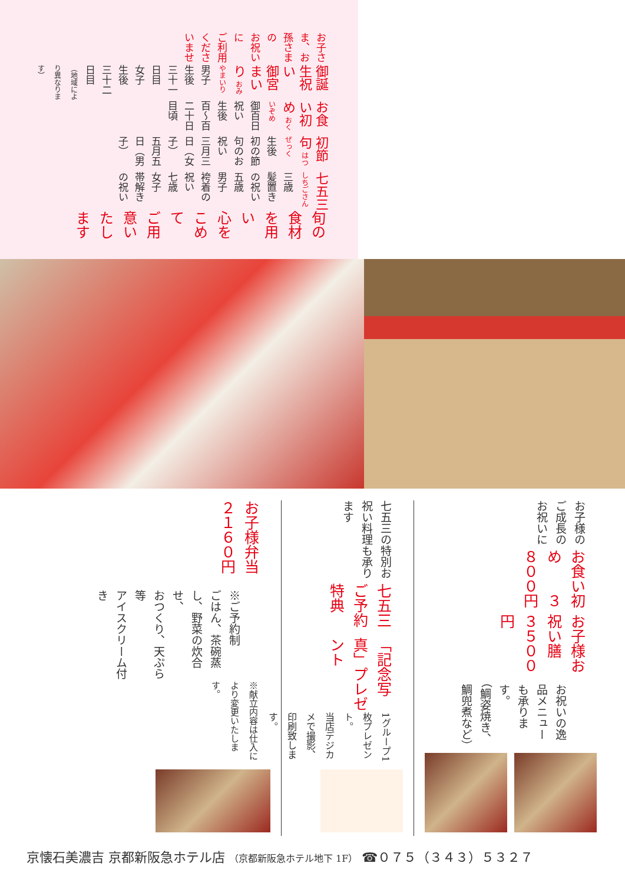お子さま、お孫さまの
お祝いに
ご利用くださいませ
御誕生祝い
御宮まいり おみやまいり
男子　生後　三十一日目
女子　生後　三十二日目
（地域により異なります）
お食い初め おくいぞめ
御百日祝い
生後　百〜百二十日目頃
初節句 はつぜっく
生後　初の節句のお祝い
三月三日（女子）
五月五日（男子）
七五三 しちごさん
三歳　髪置きの祝い
五歳　男子　袴着の祝い
七歳　女子　帯解きの祝い
旬の食材を用い
心をこめて
ご用意いたします
お子様のご成長のお祝いに
お食い初め　　３８００円
お子様お祝い膳　３５００円
お祝いの逸品メニューも承ります。
（鯛姿焼き、鯛兜煮など）
七五三の特別お祝い料理も承ります
七五三ご予約特典
「記念写真」プレゼント
1グループ1枚プレゼント。
当店デジカメで撮影、
印刷致します。
お子様弁当　　２１６０円
※ご予約制
ごはん、茶碗蒸し、野菜の炊合せ、
おつくり、天ぷら　等
アイスクリーム付き
※献立内容は仕入により変更いたします。
京懐石美濃吉 京都新阪急ホテル店 （京都新阪急ホテル地下 1F） ☎０７５（３４３）５３２７